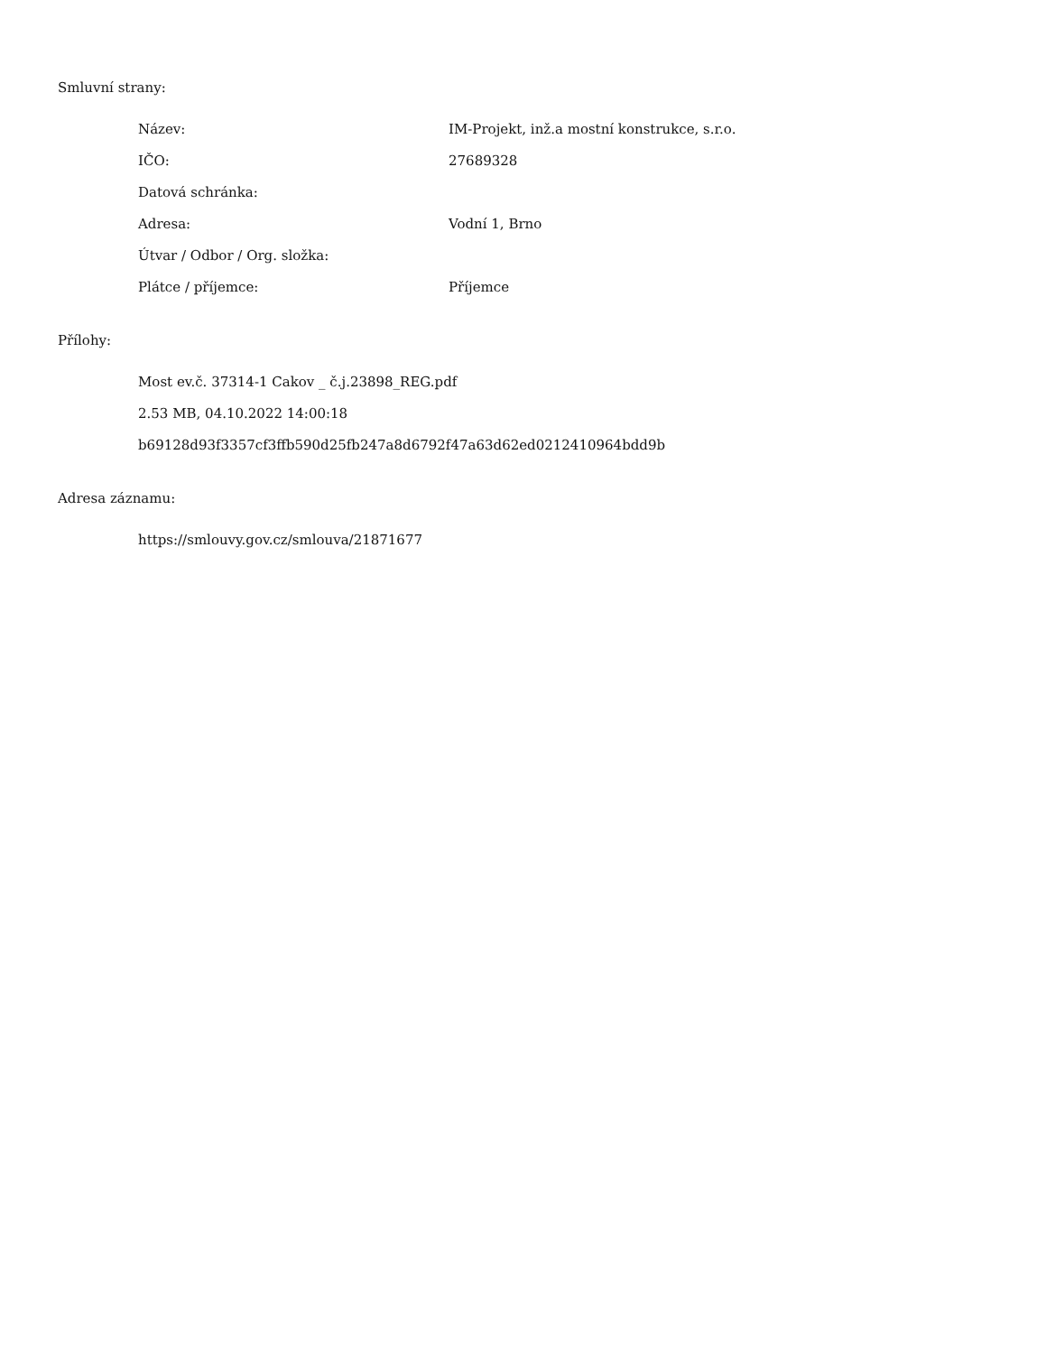Smluvní strany:
| Název: | IM-Projekt, inž.a mostní konstrukce, s.r.o. |
| IČO: | 27689328 |
| Datová schránka: | |
| Adresa: | Vodní 1, Brno |
| Útvar / Odbor / Org. složka: | |
| Plátce / příjemce: | Příjemce |
Přílohy:
Most ev.č. 37314-1 Cakov _ č.j.23898_REG.pdf
2.53 MB, 04.10.2022 14:00:18
b69128d93f3357cf3ffb590d25fb247a8d6792f47a63d62ed0212410964bdd9b
Adresa záznamu:
https://smlouvy.gov.cz/smlouva/21871677